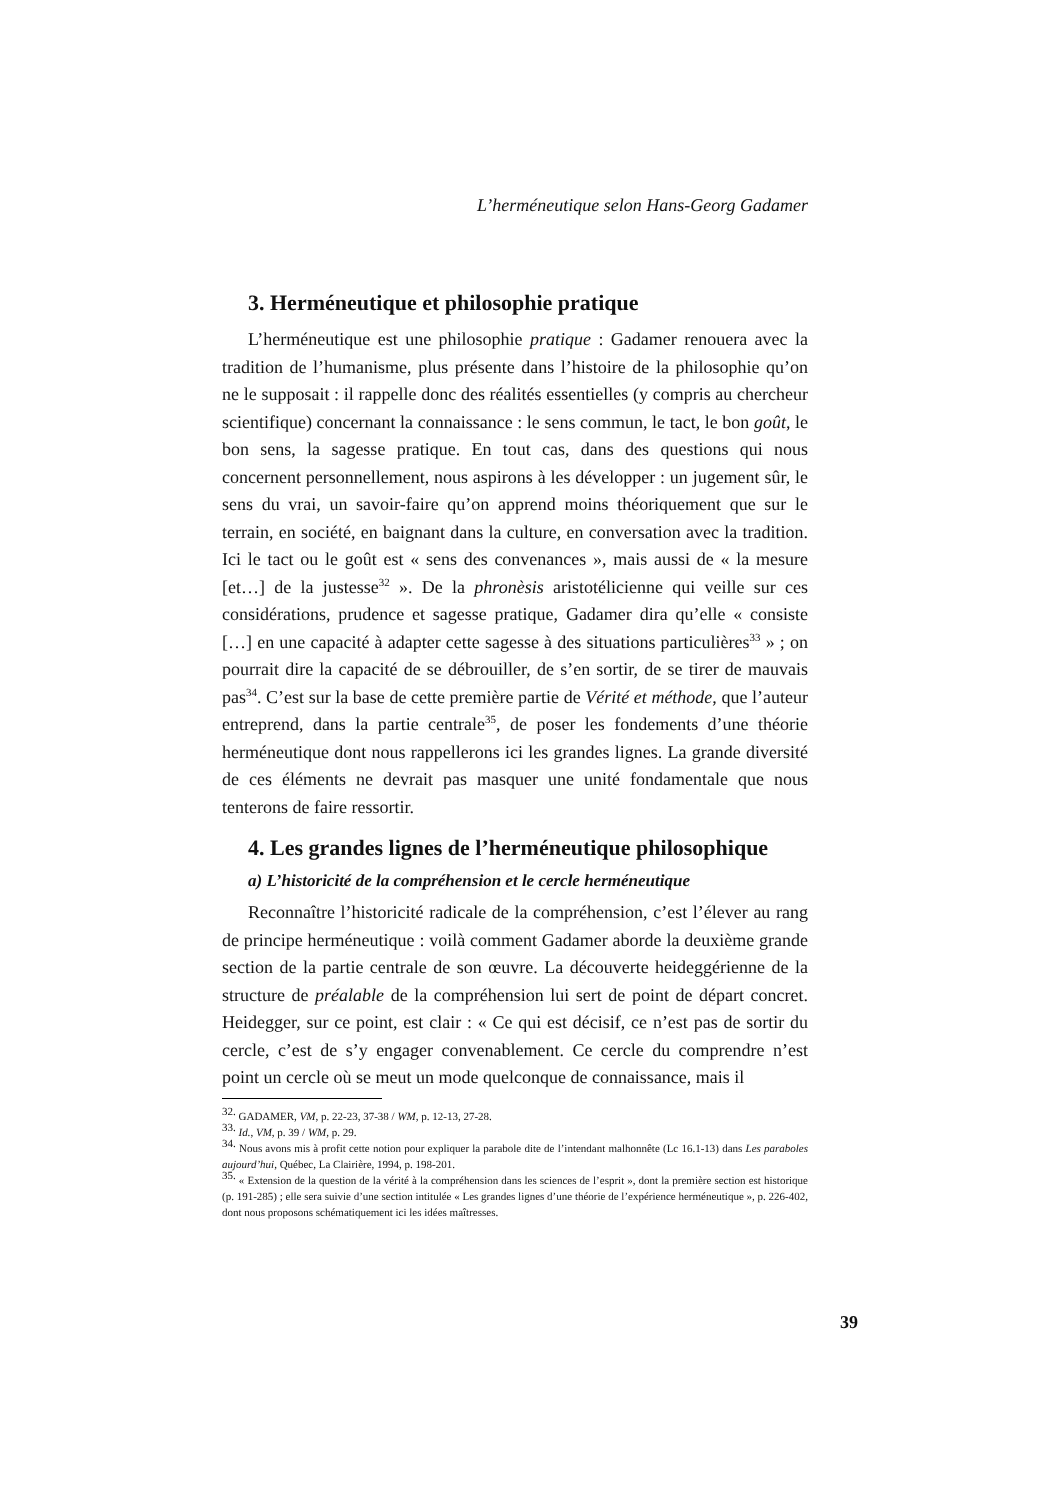L’herméneutique selon Hans-Georg Gadamer
3. Herméneutique et philosophie pratique
L’herméneutique est une philosophie pratique : Gadamer renouera avec la tradition de l’humanisme, plus présente dans l’histoire de la philosophie qu’on ne le supposait : il rappelle donc des réalités essentielles (y compris au chercheur scientifique) concernant la connaissance : le sens commun, le tact, le bon goût, le bon sens, la sagesse pratique. En tout cas, dans des questions qui nous concernent personnellement, nous aspirons à les développer : un jugement sûr, le sens du vrai, un savoir-faire qu’on apprend moins théoriquement que sur le terrain, en société, en baignant dans la culture, en conversation avec la tradition. Ici le tact ou le goût est « sens des convenances », mais aussi de « la mesure [et…] de la justesse<sup>32</sup> ». De la phronèsis aristotélicienne qui veille sur ces considérations, prudence et sagesse pratique, Gadamer dira qu’elle « consiste […] en une capacité à adapter cette sagesse à des situations particulières<sup>33</sup> » ; on pourrait dire la capacité de se débrouiller, de s’en sortir, de se tirer de mauvais pas<sup>34</sup>. C’est sur la base de cette première partie de Vérité et méthode, que l’auteur entreprend, dans la partie centrale<sup>35</sup>, de poser les fondements d’une théorie herméneutique dont nous rappellerons ici les grandes lignes. La grande diversité de ces éléments ne devrait pas masquer une unité fondamentale que nous tenterons de faire ressortir.
4. Les grandes lignes de l’herméneutique philosophique
a) L’historicité de la compréhension et le cercle herméneutique
Reconnaître l’historicité radicale de la compréhension, c’est l’élever au rang de principe herméneutique : voilà comment Gadamer aborde la deuxième grande section de la partie centrale de son œuvre. La découverte heideggérienne de la structure de préalable de la compréhension lui sert de point de départ concret. Heidegger, sur ce point, est clair : « Ce qui est décisif, ce n’est pas de sortir du cercle, c’est de s’y engager convenablement. Ce cercle du comprendre n’est point un cercle où se meut un mode quelconque de connaissance, mais il
<sup>32.</sup> GADAMER, VM, p. 22-23, 37-38 / WM, p. 12-13, 27-28.
<sup>33.</sup> Id., VM, p. 39 / WM, p. 29.
<sup>34.</sup> Nous avons mis à profit cette notion pour expliquer la parabole dite de l’intendant malhonnête (Lc 16.1-13) dans Les paraboles aujourd’hui, Québec, La Clairière, 1994, p. 198-201.
<sup>35.</sup> « Extension de la question de la vérité à la compréhension dans les sciences de l’esprit », dont la première section est historique (p. 191-285) ; elle sera suivie d’une section intitulée « Les grandes lignes d’une théorie de l’expérience herméneutique », p. 226-402, dont nous proposons schématiquement ici les idées maîtresses.
39